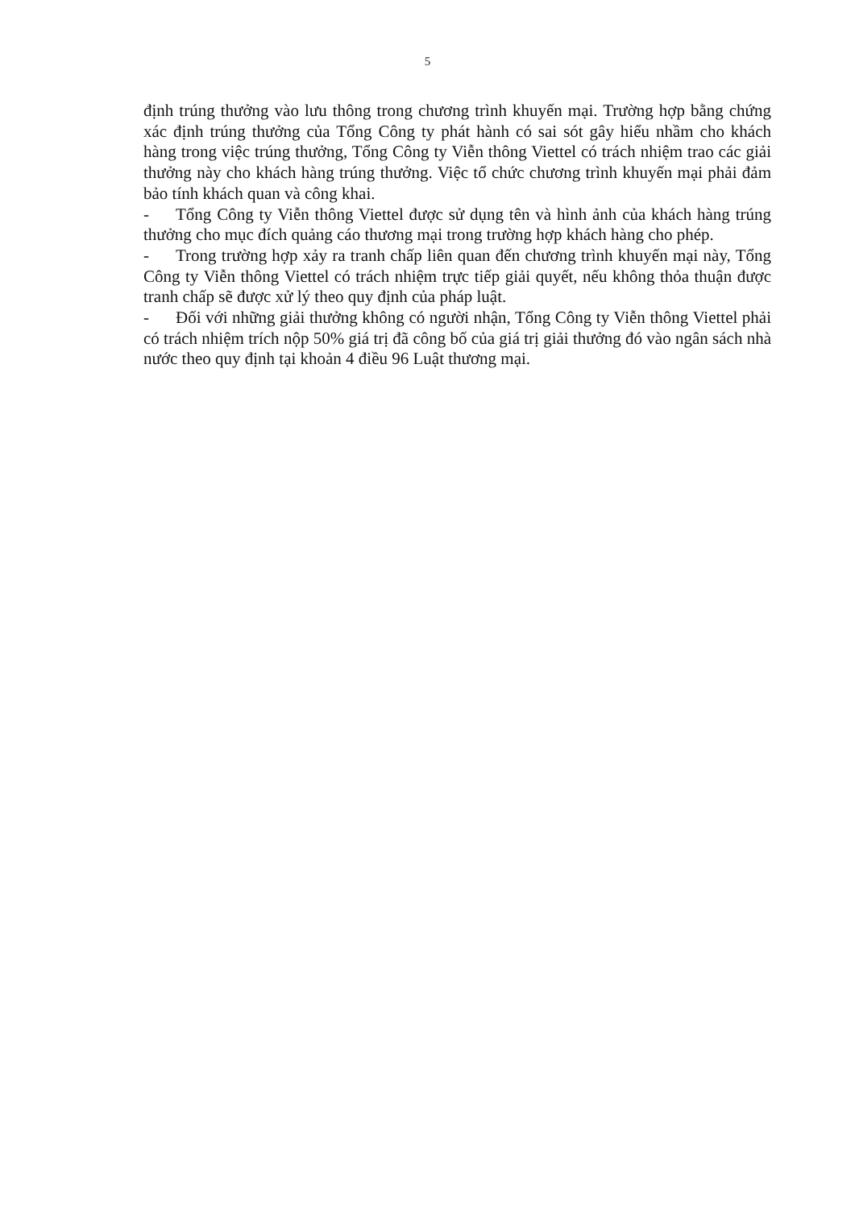5
định trúng thưởng vào lưu thông trong chương trình khuyến mại. Trường hợp bằng chứng xác định trúng thưởng của Tổng Công ty phát hành có sai sót gây hiểu nhầm cho khách hàng trong việc trúng thưởng, Tổng Công ty Viễn thông Viettel có trách nhiệm trao các giải thưởng này cho khách hàng trúng thưởng. Việc tổ chức chương trình khuyến mại phải đảm bảo tính khách quan và công khai.
- Tổng Công ty Viễn thông Viettel được sử dụng tên và hình ảnh của khách hàng trúng thưởng cho mục đích quảng cáo thương mại trong trường hợp khách hàng cho phép.
- Trong trường hợp xảy ra tranh chấp liên quan đến chương trình khuyến mại này, Tổng Công ty Viễn thông Viettel có trách nhiệm trực tiếp giải quyết, nếu không thỏa thuận được tranh chấp sẽ được xử lý theo quy định của pháp luật.
- Đối với những giải thưởng không có người nhận, Tổng Công ty Viễn thông Viettel phải có trách nhiệm trích nộp 50% giá trị đã công bố của giá trị giải thưởng đó vào ngân sách nhà nước theo quy định tại khoản 4 điều 96 Luật thương mại.